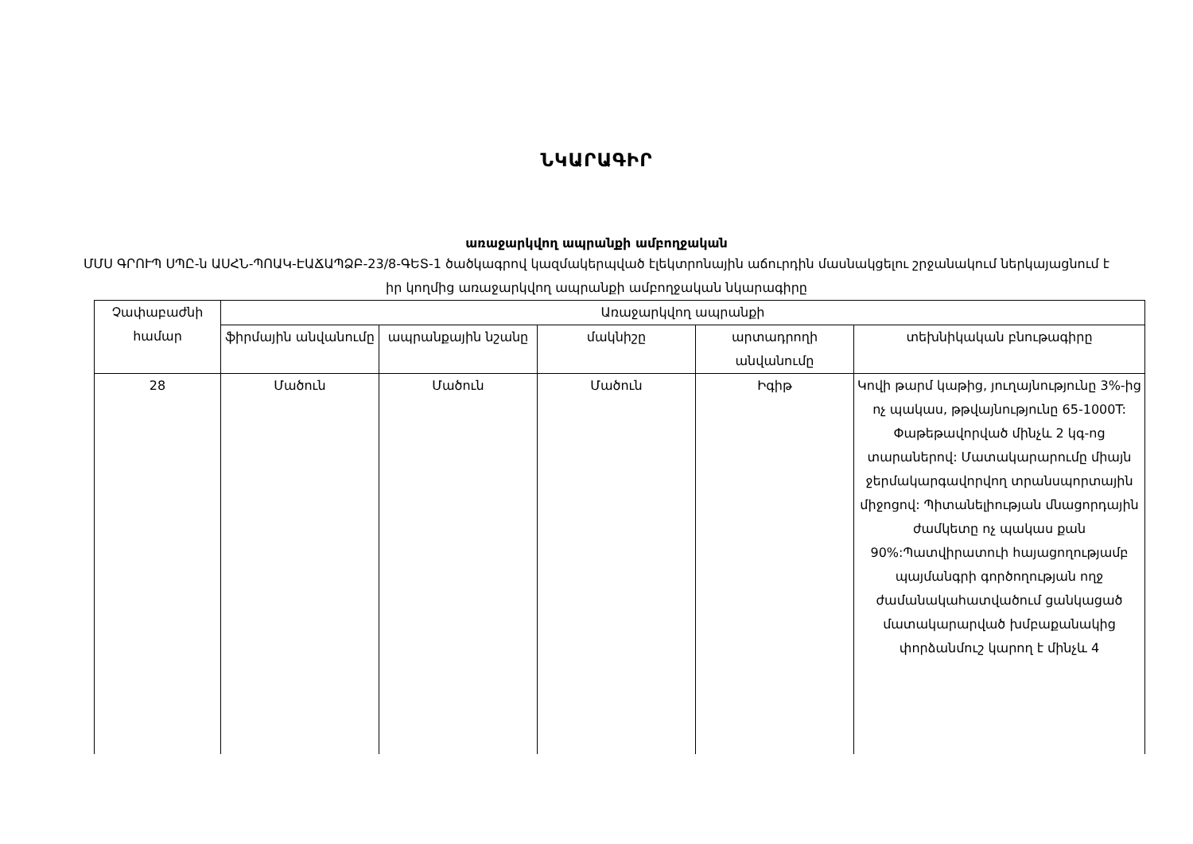ՆԿԱՐԱԳԻՐ
առաջարկվող ապրանքի ամբողջական
ՄՄՍ ԳՐՈՒՊ ՍՊԸ-ն ԱՍՀՆ-ՊՈԱԿ-ԷԱՃԱՊՁԲ-23/8-ԳԵՏ-1 ծածկագրով կազմակերպված էլեկտրոնային աճուրդին մասնակցելու շրջանակում ներկայացնում է իր կողմից առաջարկվող ապրանքի ամբողջական նկարագիրը
| Չափաբաժնի համար | Առաջարկվող ապրանքի | | | | |
| --- | --- | --- | --- | --- | --- |
| | ֆիրմային անվանումը | ապրանքային նշանը | մակնիշը | արտադրողի անվանումը | տեխնիկական բնութագիրը |
| 28 | Մածուն | Մածուն | Մածուն | Իգիթ | Կովի թարմ կաթից, յուղայնությունը 3%-ից ոչ պակաս, թթվայնությունը 65-1000T: Փաթեթավորված մինչև 2 կգ-ոց տարաներով: Մատակարարումը միայն ջերմակարգավորվող տրանսպորտային միջոցով: Պիտանելիության մնացորդային ժամկետը ոչ պակաս քան 90%:Պատվիրատուի հայացողությամբ պայմանգրի գործողության ողջ ժամանակահատվածում ցանկացած մատակարարված խմբաքանակից փորձանմուշ կարող է մինչև 4 |